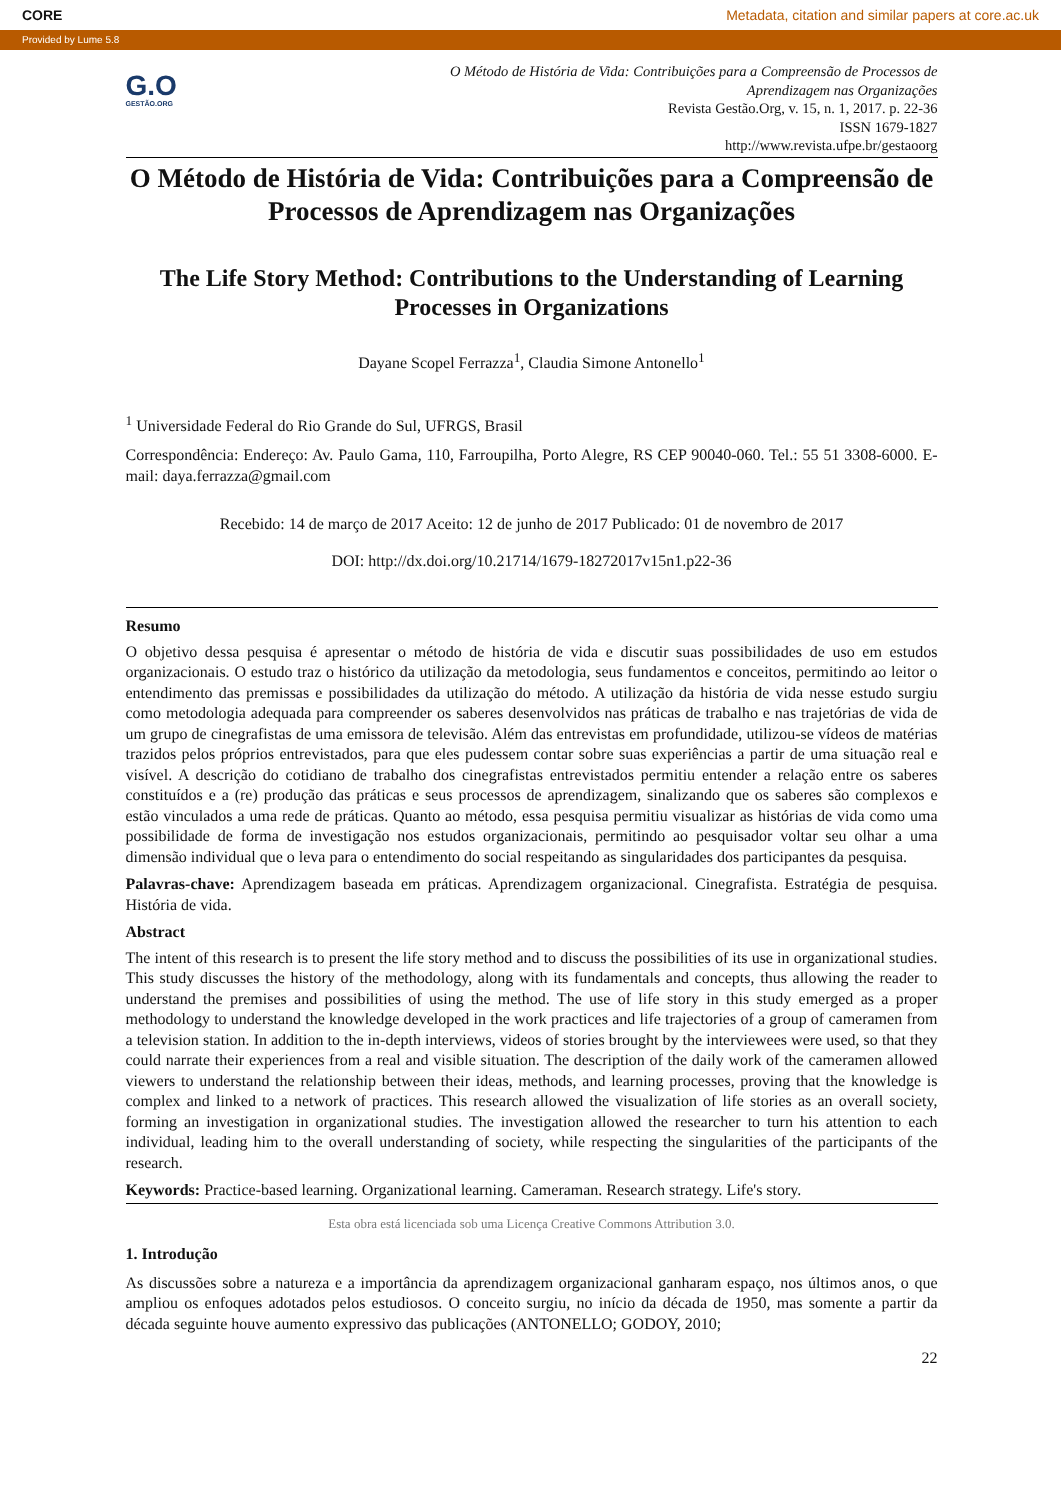CORE Metadata, citation and similar papers at core.ac.uk
Provided by Lume 5.8
G.O
GESTÃO.ORG
O Método de História de Vida: Contribuições para a Compreensão de Processos de
Aprendizagem nas Organizações
Revista Gestão.Org, v. 15, n. 1, 2017. p. 22-36
ISSN 1679-1827
http://www.revista.ufpe.br/gestaoorg
O Método de História de Vida: Contribuições para a Compreensão de Processos de Aprendizagem nas Organizações
The Life Story Method: Contributions to the Understanding of Learning Processes in Organizations
Dayane Scopel Ferrazza<sup>1</sup>, Claudia Simone Antonello<sup>1</sup>
<sup>1</sup> Universidade Federal do Rio Grande do Sul, UFRGS, Brasil
Correspondência: Endereço: Av. Paulo Gama, 110, Farroupilha, Porto Alegre, RS CEP 90040-060. Tel.: 55 51 3308-6000. E-mail: daya.ferrazza@gmail.com
Recebido: 14 de março de 2017 Aceito: 12 de junho de 2017 Publicado: 01 de novembro de 2017
DOI: http://dx.doi.org/10.21714/1679-18272017v15n1.p22-36
Resumo
O objetivo dessa pesquisa é apresentar o método de história de vida e discutir suas possibilidades de uso em estudos organizacionais. O estudo traz o histórico da utilização da metodologia, seus fundamentos e conceitos, permitindo ao leitor o entendimento das premissas e possibilidades da utilização do método. A utilização da história de vida nesse estudo surgiu como metodologia adequada para compreender os saberes desenvolvidos nas práticas de trabalho e nas trajetórias de vida de um grupo de cinegrafistas de uma emissora de televisão. Além das entrevistas em profundidade, utilizou-se vídeos de matérias trazidos pelos próprios entrevistados, para que eles pudessem contar sobre suas experiências a partir de uma situação real e visível. A descrição do cotidiano de trabalho dos cinegrafistas entrevistados permitiu entender a relação entre os saberes constituídos e a (re) produção das práticas e seus processos de aprendizagem, sinalizando que os saberes são complexos e estão vinculados a uma rede de práticas. Quanto ao método, essa pesquisa permitiu visualizar as histórias de vida como uma possibilidade de forma de investigação nos estudos organizacionais, permitindo ao pesquisador voltar seu olhar a uma dimensão individual que o leva para o entendimento do social respeitando as singularidades dos participantes da pesquisa.
Palavras-chave: Aprendizagem baseada em práticas. Aprendizagem organizacional. Cinegrafista. Estratégia de pesquisa. História de vida.
Abstract
The intent of this research is to present the life story method and to discuss the possibilities of its use in organizational studies. This study discusses the history of the methodology, along with its fundamentals and concepts, thus allowing the reader to understand the premises and possibilities of using the method. The use of life story in this study emerged as a proper methodology to understand the knowledge developed in the work practices and life trajectories of a group of cameramen from a television station. In addition to the in-depth interviews, videos of stories brought by the interviewees were used, so that they could narrate their experiences from a real and visible situation. The description of the daily work of the cameramen allowed viewers to understand the relationship between their ideas, methods, and learning processes, proving that the knowledge is complex and linked to a network of practices. This research allowed the visualization of life stories as an overall society, forming an investigation in organizational studies. The investigation allowed the researcher to turn his attention to each individual, leading him to the overall understanding of society, while respecting the singularities of the participants of the research.
Keywords: Practice-based learning. Organizational learning. Cameraman. Research strategy. Life's story.
Esta obra está licenciada sob uma Licença Creative Commons Attribution 3.0.
1. Introdução
As discussões sobre a natureza e a importância da aprendizagem organizacional ganharam espaço, nos últimos anos, o que ampliou os enfoques adotados pelos estudiosos. O conceito surgiu, no início da década de 1950, mas somente a partir da década seguinte houve aumento expressivo das publicações (ANTONELLO; GODOY, 2010;
22